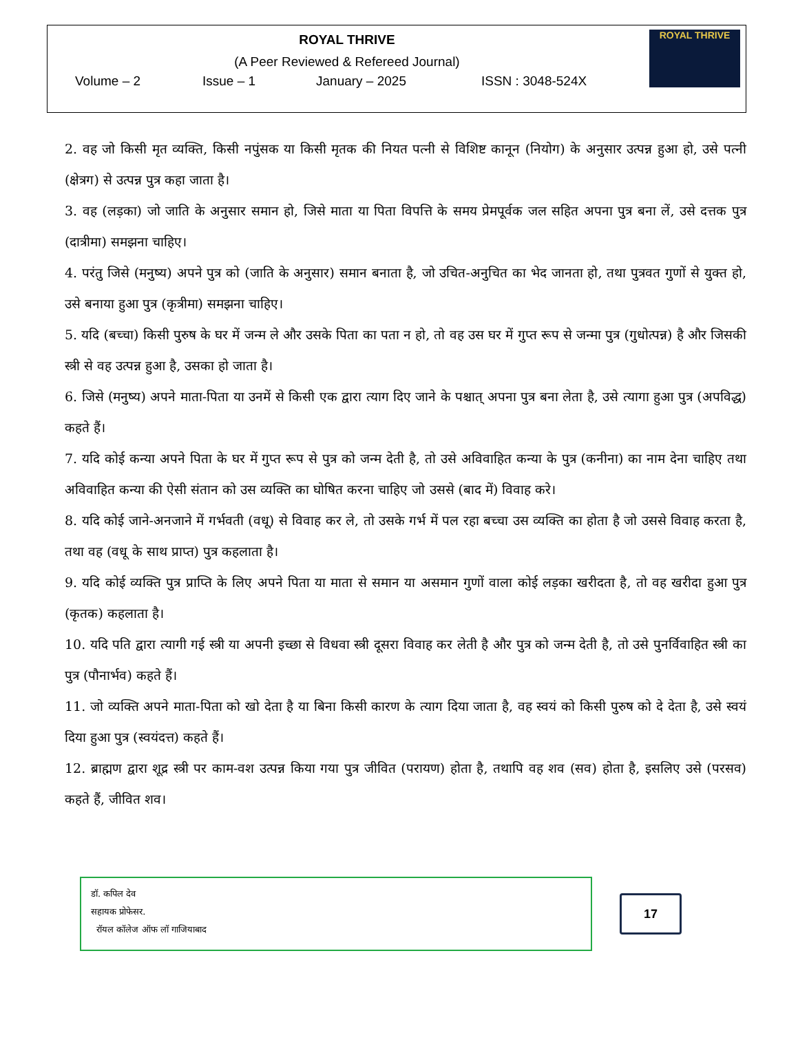ROYAL THRIVE
(A Peer Reviewed & Refereed Journal)
Volume – 2 Issue – 1 January – 2025 ISSN : 3048-524X
ROYAL THRIVE
2. वह जो किसी मृत व्यक्ति, किसी नपुंसक या किसी मृतक की नियत पत्नी से विशिष्ट कानून (नियोग) के अनुसार उत्पन्न हुआ हो, उसे पत्नी (क्षेत्रग) से उत्पन्न पुत्र कहा जाता है।
3. वह (लड़का) जो जाति के अनुसार समान हो, जिसे माता या पिता विपत्ति के समय प्रेमपूर्वक जल सहित अपना पुत्र बना लें, उसे दत्तक पुत्र (दात्रीमा) समझना चाहिए।
4. परंतु जिसे (मनुष्य) अपने पुत्र को (जाति के अनुसार) समान बनाता है, जो उचित-अनुचित का भेद जानता हो, तथा पुत्रवत गुणों से युक्त हो, उसे बनाया हुआ पुत्र (कृत्रीमा) समझना चाहिए।
5. यदि (बच्चा) किसी पुरुष के घर में जन्म ले और उसके पिता का पता न हो, तो वह उस घर में गुप्त रूप से जन्मा पुत्र (गुधोत्पन्न) है और जिसकी स्त्री से वह उत्पन्न हुआ है, उसका हो जाता है।
6. जिसे (मनुष्य) अपने माता-पिता या उनमें से किसी एक द्वारा त्याग दिए जाने के पश्चात् अपना पुत्र बना लेता है, उसे त्यागा हुआ पुत्र (अपविद्ध) कहते हैं।
7. यदि कोई कन्या अपने पिता के घर में गुप्त रूप से पुत्र को जन्म देती है, तो उसे अविवाहित कन्या के पुत्र (कनीना) का नाम देना चाहिए तथा अविवाहित कन्या की ऐसी संतान को उस व्यक्ति का घोषित करना चाहिए जो उससे (बाद में) विवाह करे।
8. यदि कोई जाने-अनजाने में गर्भवती (वधू) से विवाह कर ले, तो उसके गर्भ में पल रहा बच्चा उस व्यक्ति का होता है जो उससे विवाह करता है, तथा वह (वधू के साथ प्राप्त) पुत्र कहलाता है।
9. यदि कोई व्यक्ति पुत्र प्राप्ति के लिए अपने पिता या माता से समान या असमान गुणों वाला कोई लड़का खरीदता है, तो वह खरीदा हुआ पुत्र (कृतक) कहलाता है।
10. यदि पति द्वारा त्यागी गई स्त्री या अपनी इच्छा से विधवा स्त्री दूसरा विवाह कर लेती है और पुत्र को जन्म देती है, तो उसे पुनर्विवाहित स्त्री का पुत्र (पौनार्भव) कहते हैं।
11. जो व्यक्ति अपने माता-पिता को खो देता है या बिना किसी कारण के त्याग दिया जाता है, वह स्वयं को किसी पुरुष को दे देता है, उसे स्वयं दिया हुआ पुत्र (स्वयंदत्त) कहते हैं।
12. ब्राह्मण द्वारा शूद्र स्त्री पर काम-वश उत्पन्न किया गया पुत्र जीवित (परायण) होता है, तथापि वह शव (सव) होता है, इसलिए उसे (परसव) कहते हैं, जीवित शव।
डॉ. कपिल देव
सहायक प्रोफेसर.
रॉयल कॉलेज ऑफ लॉ गाजियाबाद
17